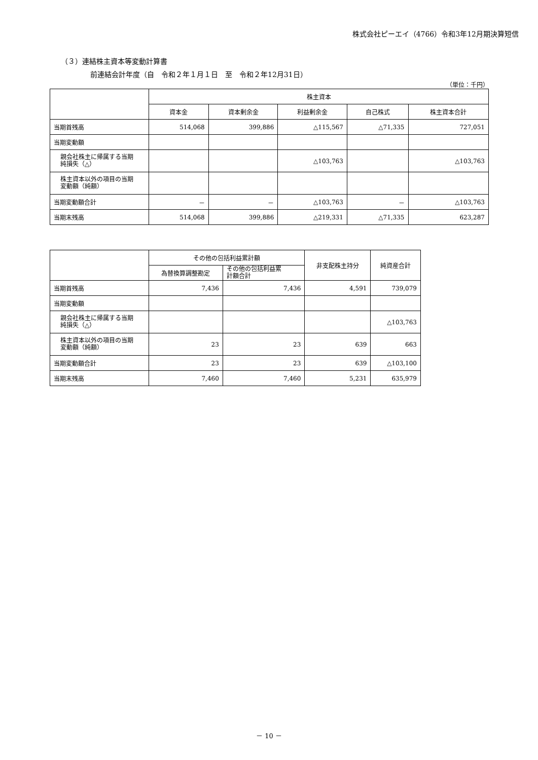株式会社ピーエイ（4766）令和3年12月期決算短信
（３）連結株主資本等変動計算書
前連結会計年度（自　令和２年１月１日　至　令和２年12月31日）
（単位：千円）
| | 株主資本 | | | | |
| --- | --- | --- | --- | --- | --- |
| | 資本金 | 資本剰余金 | 利益剰余金 | 自己株式 | 株主資本合計 |
| 当期首残高 | 514,068 | 399,886 | △115,567 | △71,335 | 727,051 |
| 当期変動額 | | | | | |
| 親会社株主に帰属する当期 純損失（△） | | | △103,763 | | △103,763 |
| 株主資本以外の項目の当期 変動額（純額） | | | | | |
| 当期変動額合計 | － | － | △103,763 | － | △103,763 |
| 当期末残高 | 514,068 | 399,886 | △219,331 | △71,335 | 623,287 |
| | その他の包括利益累計額 | | 非支配株主持分 | 純資産合計 |
| --- | --- | --- | --- | --- |
| | 為替換算調整勘定 | その他の包括利益累 計額合計 | | |
| 当期首残高 | 7,436 | 7,436 | 4,591 | 739,079 |
| 当期変動額 | | | | |
| 親会社株主に帰属する当期 純損失（△） | | | | △103,763 |
| 株主資本以外の項目の当期 変動額（純額） | 23 | 23 | 639 | 663 |
| 当期変動額合計 | 23 | 23 | 639 | △103,100 |
| 当期末残高 | 7,460 | 7,460 | 5,231 | 635,979 |
－ 10 －